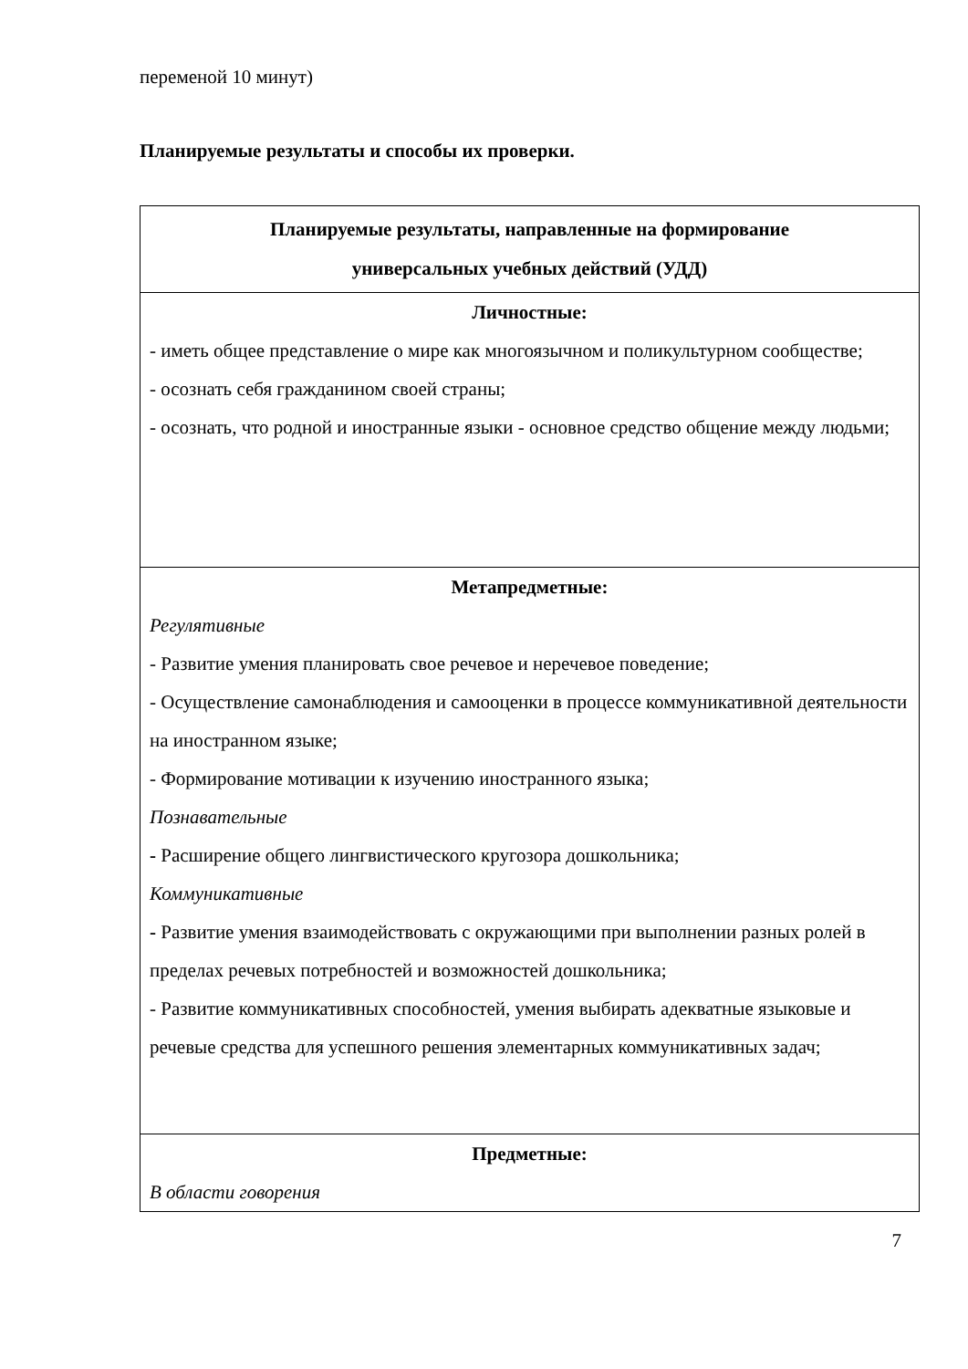переменой 10 минут)
Планируемые результаты и способы их проверки.
| Планируемые результаты, направленные на формирование универсальных учебных действий (УДД) |
| Личностные: - иметь общее представление о мире как многоязычном и поликультурном сообществе; - осознать себя гражданином своей страны; - осознать, что родной и иностранные языки - основное средство общение между людьми; |
| Метапредметные: Регулятивные - Развитие умения планировать свое речевое и неречевое поведение; - Осуществление самонаблюдения и самооценки в процессе коммуникативной деятельности на иностранном языке; - Формирование мотивации к изучению иностранного языка; Познавательные - Расширение общего лингвистического кругозора дошкольника; Коммуникативные - Развитие умения взаимодействовать с окружающими при выполнении разных ролей в пределах речевых потребностей и возможностей дошкольника; - Развитие коммуникативных способностей, умения выбирать адекватные языковые и речевые средства для успешного решения элементарных коммуникативных задач; |
| Предметные: В области говорения |
7